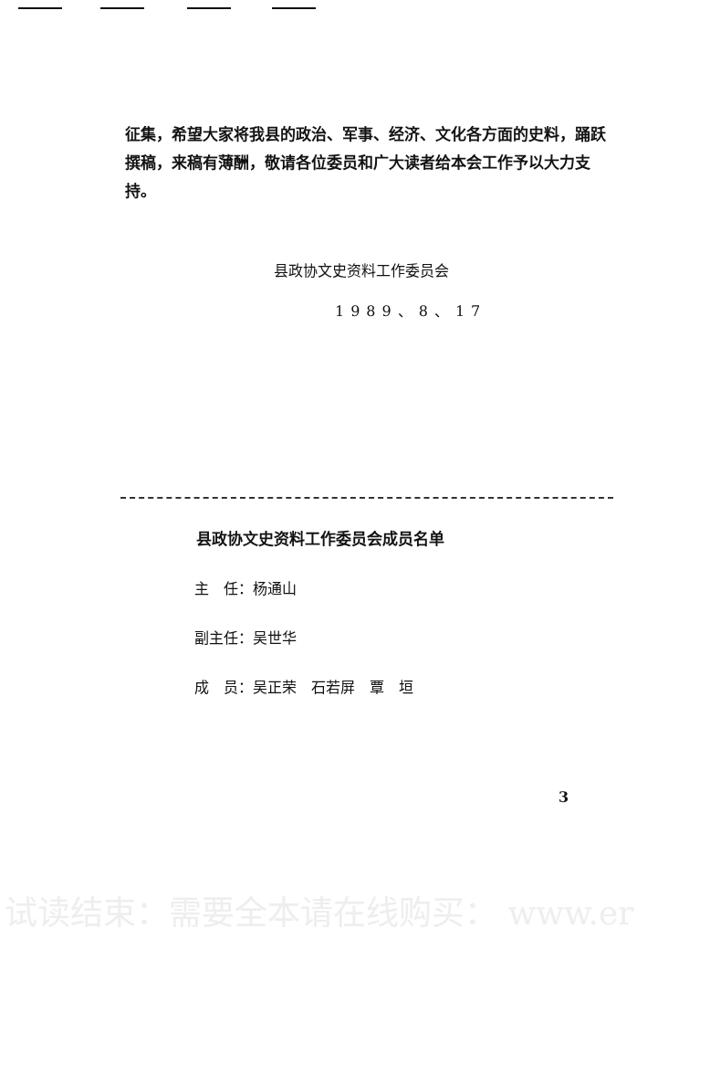征集，希望大家将我县的政治、军事、经济、文化各方面的史料，踊跃撰稿，来稿有薄酬，敬请各位委员和广大读者给本会工作予以大力支持。
县政协文史资料工作委员会
1989、8、17
县政协文史资料工作委员会成员名单
主　任：杨通山
副主任：吴世华
成　员：吴正荣　石若屏　覃　垣
3
试读结束：需要全本请在线购买： www.er